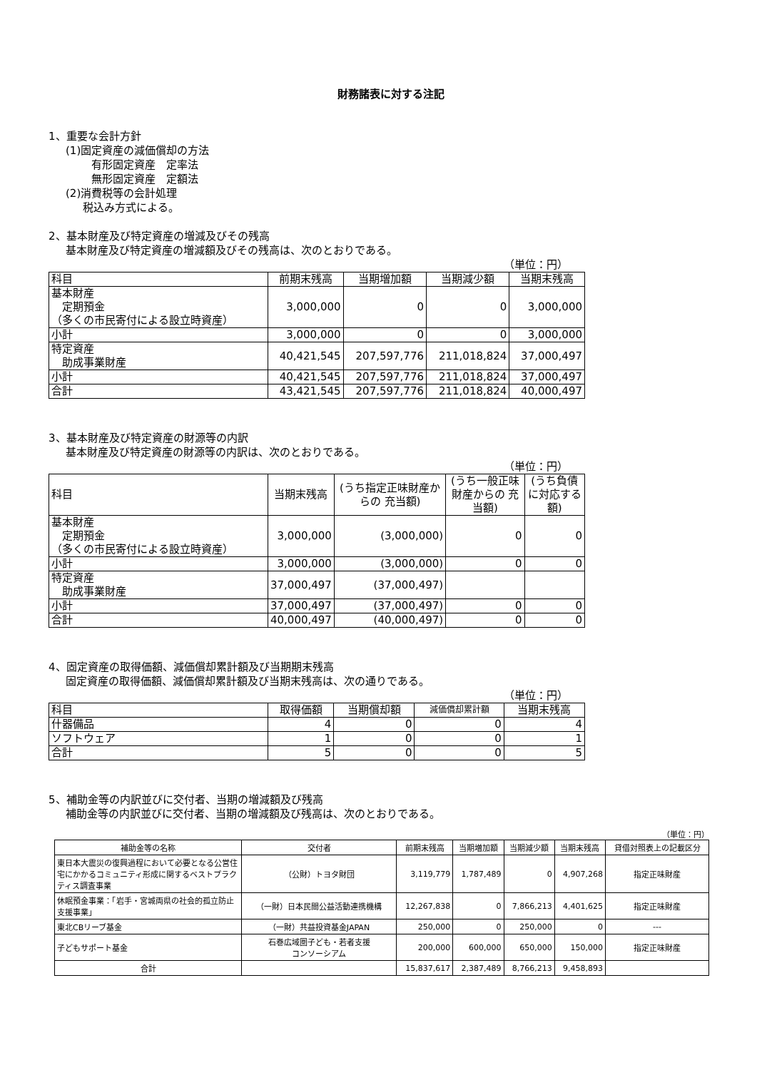財務諸表に対する注記
1、重要な会計方針
(1)固定資産の減価償却の方法
有形固定資産　定率法
無形固定資産　定額法
(2)消費税等の会計処理
税込み方式による。
2、基本財産及び特定資産の増減及びその残高
基本財産及び特定資産の増減額及びその残高は、次のとおりである。
（単位：円）
| 科目 | 前期末残高 | 当期増加額 | 当期減少額 | 当期末残高 |
| 基本財産 定期預金 （多くの市民寄付による設立時資産） | 3,000,000 | 0 | 0 | 3,000,000 |
| 小計 | 3,000,000 | 0 | 0 | 3,000,000 |
| 特定資産 助成事業財産 | 40,421,545 | 207,597,776 | 211,018,824 | 37,000,497 |
| 小計 | 40,421,545 | 207,597,776 | 211,018,824 | 37,000,497 |
| 合計 | 43,421,545 | 207,597,776 | 211,018,824 | 40,000,497 |
3、基本財産及び特定資産の財源等の内訳
基本財産及び特定資産の財源等の内訳は、次のとおりである。
（単位：円）
| 科目 | 当期末残高 | (うち指定正味財産からの 充当額) | (うち一般正味財産からの 充当額) | (うち負債に対応する額) |
| 基本財産 定期預金 （多くの市民寄付による設立時資産） | 3,000,000 | (3,000,000) | 0 | 0 |
| 小計 | 3,000,000 | (3,000,000) | 0 | 0 |
| 特定資産 助成事業財産 | 37,000,497 | (37,000,497) | | |
| 小計 | 37,000,497 | (37,000,497) | 0 | 0 |
| 合計 | 40,000,497 | (40,000,497) | 0 | 0 |
4、固定資産の取得価額、減価償却累計額及び当期期末残高
固定資産の取得価額、減価償却累計額及び当期末残高は、次の通りである。
（単位：円）
| 科目 | 取得価額 | 当期償却額 | 減価償却累計額 | 当期末残高 |
| 什器備品 | 4 | 0 | 0 | 4 |
| ソフトウェア | 1 | 0 | 0 | 1 |
| 合計 | 5 | 0 | 0 | 5 |
5、補助金等の内訳並びに交付者、当期の増減額及び残高
補助金等の内訳並びに交付者、当期の増減額及び残高は、次のとおりである。
（単位：円）
| 補助金等の名称 | 交付者 | 前期末残高 | 当期増加額 | 当期減少額 | 当期末残高 | 貸借対照表上の記載区分 |
| --- | --- | --- | --- | --- | --- | --- |
| 東日本大震災の復興過程において必要となる公営住宅にかかるコミュニティ形成に関するベストプラクティス調査事業 | （公財）トヨタ財団 | 3,119,779 | 1,787,489 | 0 | 4,907,268 | 指定正味財産 |
| 休眠預金事業：「岩手・宮城両県の社会的孤立防止支援事業」 | （一財）日本民間公益活動連携機構 | 12,267,838 | 0 | 7,866,213 | 4,401,625 | 指定正味財産 |
| 東北CBリーブ基金 | （一財）共益投資基金JAPAN | 250,000 | 0 | 250,000 | 0 | --- |
| 子どもサポート基金 | 石巻広域圏子ども・若者支援 コンソーシアム | 200,000 | 600,000 | 650,000 | 150,000 | 指定正味財産 |
| 合計 | | 15,837,617 | 2,387,489 | 8,766,213 | 9,458,893 | |